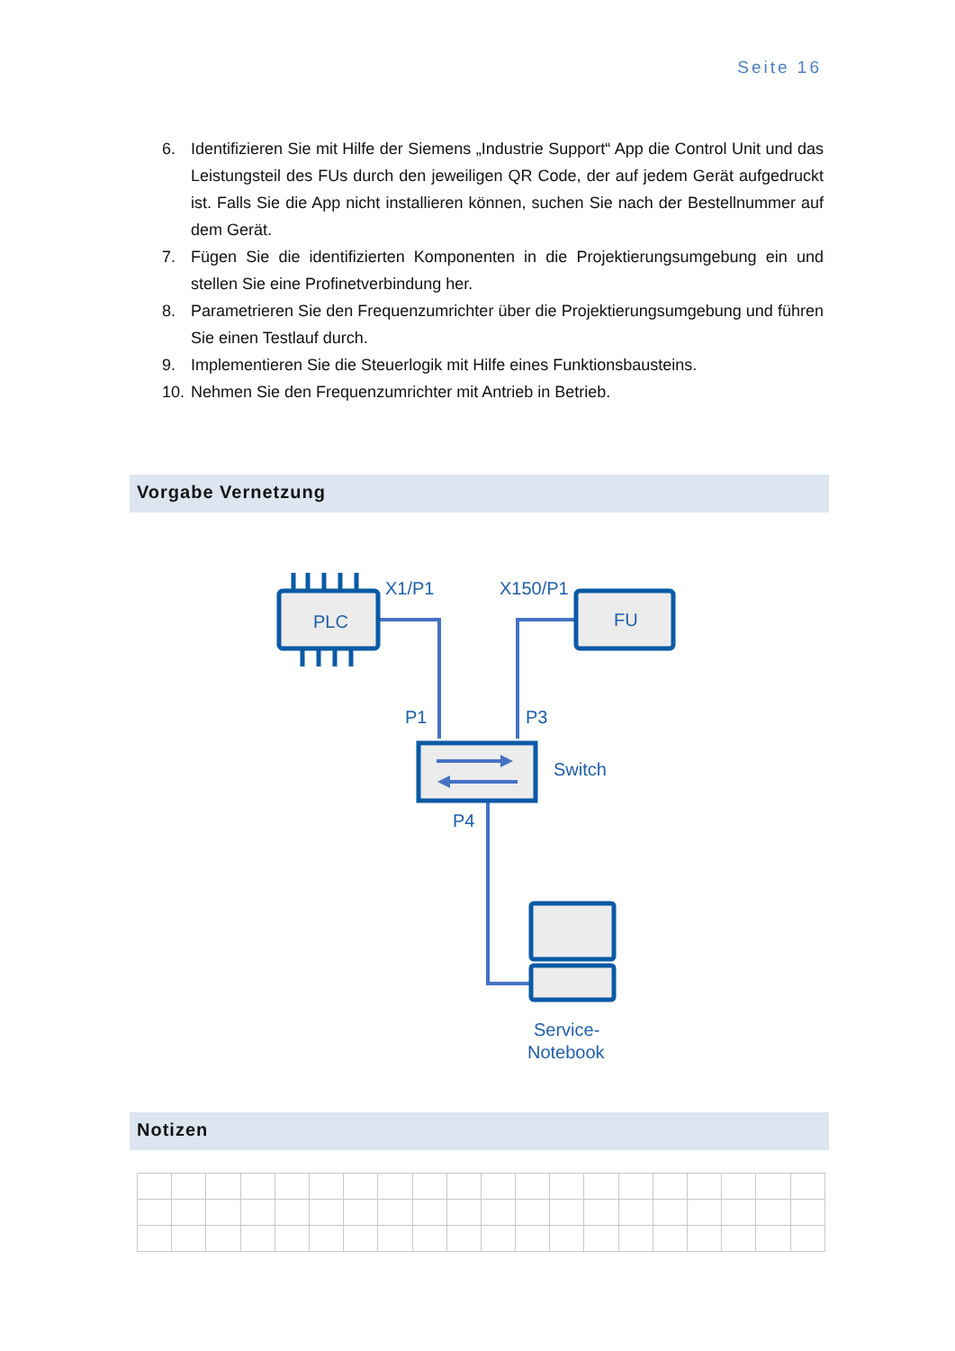Seite 16
6. Identifizieren Sie mit Hilfe der Siemens „Industrie Support“ App die Control Unit und das Leistungsteil des FUs durch den jeweiligen QR Code, der auf jedem Gerät aufgedruckt ist. Falls Sie die App nicht installieren können, suchen Sie nach der Bestellnummer auf dem Gerät.
7. Fügen Sie die identifizierten Komponenten in die Projektierungsumgebung ein und stellen Sie eine Profinetverbindung her.
8. Parametrieren Sie den Frequenzumrichter über die Projektierungsumgebung und führen Sie einen Testlauf durch.
9. Implementieren Sie die Steuerlogik mit Hilfe eines Funktionsbausteins.
10. Nehmen Sie den Frequenzumrichter mit Antrieb in Betrieb.
Vorgabe Vernetzung
PLC
FU
X1/P1
X150/P1
P1
P3
Switch
P4
Service-
Notebook
Notizen